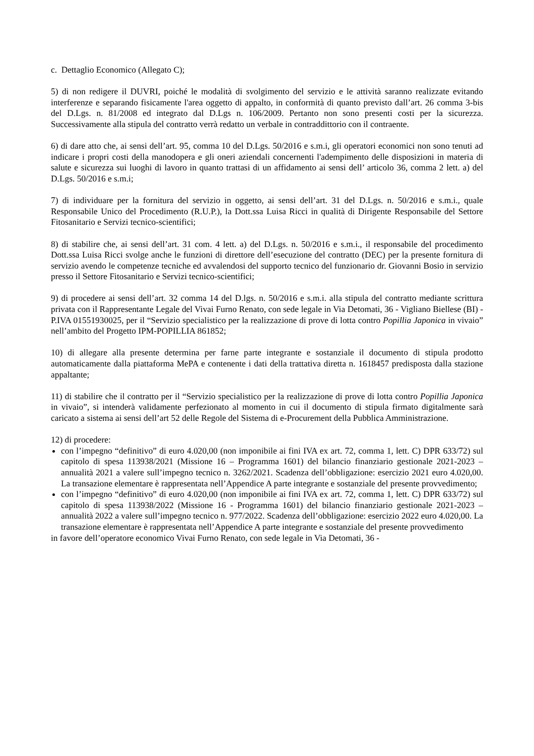c. Dettaglio Economico (Allegato C);
5) di non redigere il DUVRI, poiché le modalità di svolgimento del servizio e le attività saranno realizzate evitando interferenze e separando fisicamente l'area oggetto di appalto, in conformità di quanto previsto dall’art. 26 comma 3-bis del D.Lgs. n. 81/2008 ed integrato dal D.Lgs n. 106/2009. Pertanto non sono presenti costi per la sicurezza. Successivamente alla stipula del contratto verrà redatto un verbale in contraddittorio con il contraente.
6) di dare atto che, ai sensi dell’art. 95, comma 10 del D.Lgs. 50/2016 e s.m.i, gli operatori economici non sono tenuti ad indicare i propri costi della manodopera e gli oneri aziendali concernenti l'adempimento delle disposizioni in materia di salute e sicurezza sui luoghi di lavoro in quanto trattasi di un affidamento ai sensi dell’ articolo 36, comma 2 lett. a) del D.Lgs. 50/2016 e s.m.i;
7) di individuare per la fornitura del servizio in oggetto, ai sensi dell’art. 31 del D.Lgs. n. 50/2016 e s.m.i., quale Responsabile Unico del Procedimento (R.U.P.), la Dott.ssa Luisa Ricci in qualità di Dirigente Responsabile del Settore Fitosanitario e Servizi tecnico-scientifici;
8) di stabilire che, ai sensi dell’art. 31 com. 4 lett. a) del D.Lgs. n. 50/2016 e s.m.i., il responsabile del procedimento Dott.ssa Luisa Ricci svolge anche le funzioni di direttore dell’esecuzione del contratto (DEC) per la presente fornitura di servizio avendo le competenze tecniche ed avvalendosi del supporto tecnico del funzionario dr. Giovanni Bosio in servizio presso il Settore Fitosanitario e Servizi tecnico-scientifici;
9) di procedere ai sensi dell’art. 32 comma 14 del D.lgs. n. 50/2016 e s.m.i. alla stipula del contratto mediante scrittura privata con il Rappresentante Legale del Vivai Furno Renato, con sede legale in Via Detomati, 36 - Vigliano Biellese (BI) - P.IVA 01551930025, per il “Servizio specialistico per la realizzazione di prove di lotta contro Popillia Japonica in vivaio” nell’ambito del Progetto IPM-POPILLIA 861852;
10) di allegare alla presente determina per farne parte integrante e sostanziale il documento di stipula prodotto automaticamente dalla piattaforma MePA e contenente i dati della trattativa diretta n. 1618457 predisposta dalla stazione appaltante;
11) di stabilire che il contratto per il “Servizio specialistico per la realizzazione di prove di lotta contro Popillia Japonica in vivaio”, si intenderà validamente perfezionato al momento in cui il documento di stipula firmato digitalmente sarà caricato a sistema ai sensi dell’art 52 delle Regole del Sistema di e-Procurement della Pubblica Amministrazione.
12) di procedere:
con l’impegno “definitivo” di euro 4.020,00 (non imponibile ai fini IVA ex art. 72, comma 1, lett. C) DPR 633/72) sul capitolo di spesa 113938/2021 (Missione 16 – Programma 1601) del bilancio finanziario gestionale 2021-2023 – annualità 2021 a valere sull’impegno tecnico n. 3262/2021. Scadenza dell’obbligazione: esercizio 2021 euro 4.020,00. La transazione elementare è rappresentata nell’Appendice A parte integrante e sostanziale del presente provvedimento;
con l’impegno “definitivo” di euro 4.020,00 (non imponibile ai fini IVA ex art. 72, comma 1, lett. C) DPR 633/72) sul capitolo di spesa 113938/2022 (Missione 16 - Programma 1601) del bilancio finanziario gestionale 2021-2023 – annualità 2022 a valere sull’impegno tecnico n. 977/2022. Scadenza dell’obbligazione: esercizio 2022 euro 4.020,00. La transazione elementare è rappresentata nell’Appendice A parte integrante e sostanziale del presente provvedimento
in favore dell’operatore economico Vivai Furno Renato, con sede legale in Via Detomati, 36 -